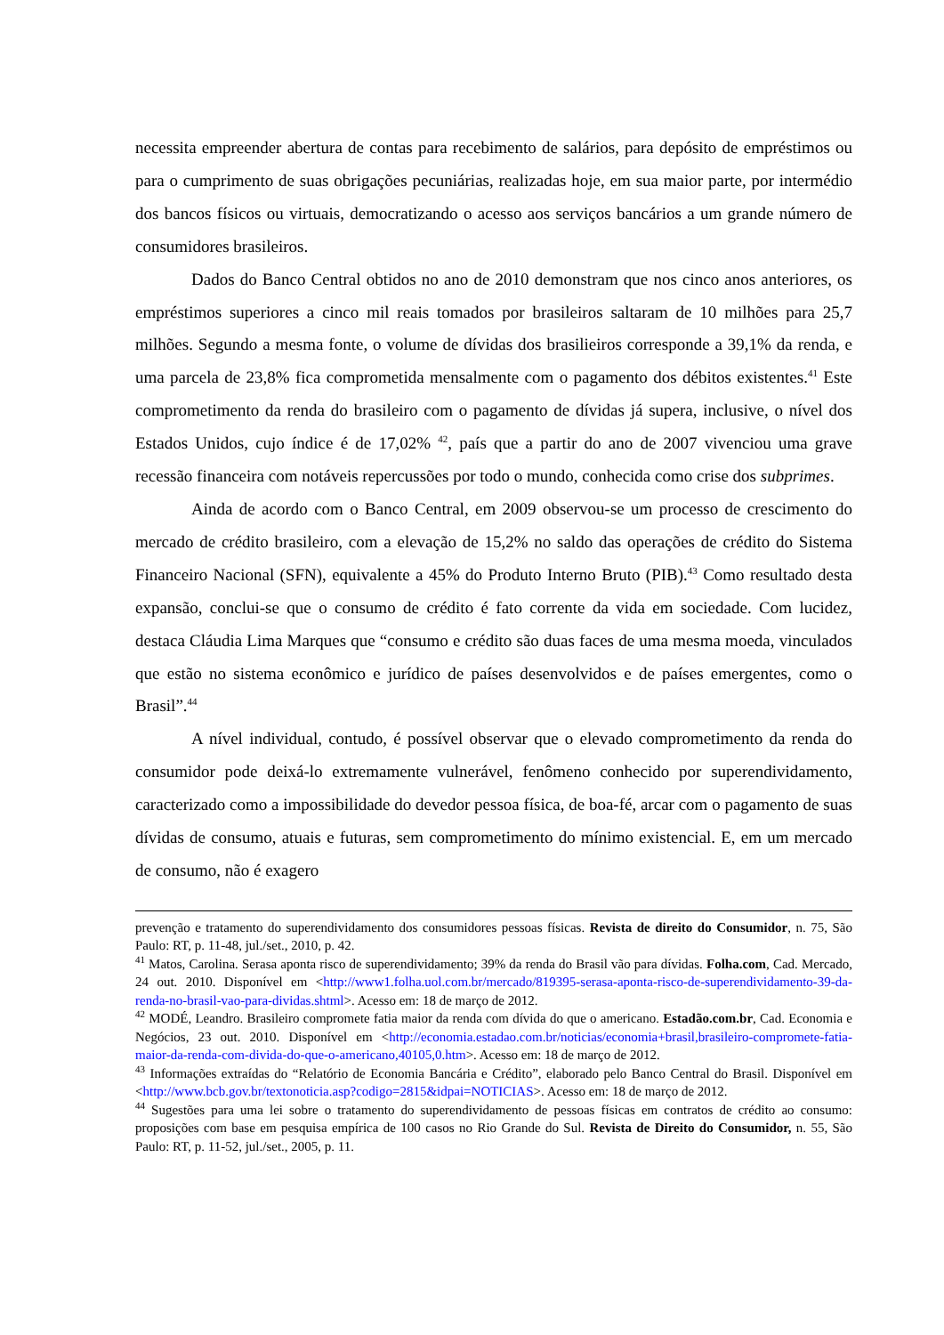necessita empreender abertura de contas para recebimento de salários, para depósito de empréstimos ou para o cumprimento de suas obrigações pecuniárias, realizadas hoje, em sua maior parte, por intermédio dos bancos físicos ou virtuais, democratizando o acesso aos serviços bancários a um grande número de consumidores brasileiros.
Dados do Banco Central obtidos no ano de 2010 demonstram que nos cinco anos anteriores, os empréstimos superiores a cinco mil reais tomados por brasileiros saltaram de 10 milhões para 25,7 milhões. Segundo a mesma fonte, o volume de dívidas dos brasilieiros corresponde a 39,1% da renda, e uma parcela de 23,8% fica comprometida mensalmente com o pagamento dos débitos existentes.<sup>41</sup> Este comprometimento da renda do brasileiro com o pagamento de dívidas já supera, inclusive, o nível dos Estados Unidos, cujo índice é de 17,02% <sup>42</sup>, país que a partir do ano de 2007 vivenciou uma grave recessão financeira com notáveis repercussões por todo o mundo, conhecida como crise dos subprimes.
Ainda de acordo com o Banco Central, em 2009 observou-se um processo de crescimento do mercado de crédito brasileiro, com a elevação de 15,2% no saldo das operações de crédito do Sistema Financeiro Nacional (SFN), equivalente a 45% do Produto Interno Bruto (PIB).<sup>43</sup> Como resultado desta expansão, conclui-se que o consumo de crédito é fato corrente da vida em sociedade. Com lucidez, destaca Cláudia Lima Marques que “consumo e crédito são duas faces de uma mesma moeda, vinculados que estão no sistema econômico e jurídico de países desenvolvidos e de países emergentes, como o Brasil”.<sup>44</sup>
A nível individual, contudo, é possível observar que o elevado comprometimento da renda do consumidor pode deixá-lo extremamente vulnerável, fenômeno conhecido por superendividamento, caracterizado como a impossibilidade do devedor pessoa física, de boa-fé, arcar com o pagamento de suas dívidas de consumo, atuais e futuras, sem comprometimento do mínimo existencial. E, em um mercado de consumo, não é exagero
prevenção e tratamento do superendividamento dos consumidores pessoas físicas. Revista de direito do Consumidor, n. 75, São Paulo: RT, p. 11-48, jul./set., 2010, p. 42.
<sup>41</sup> Matos, Carolina. Serasa aponta risco de superendividamento; 39% da renda do Brasil vão para dívidas. Folha.com, Cad. Mercado, 24 out. 2010. Disponível em <http://www1.folha.uol.com.br/mercado/819395-serasa-aponta-risco-de-superendividamento-39-da-renda-no-brasil-vao-para-dividas.shtml>. Acesso em: 18 de março de 2012.
<sup>42</sup> MODÉ, Leandro. Brasileiro compromete fatia maior da renda com dívida do que o americano. Estadão.com.br, Cad. Economia e Negócios, 23 out. 2010. Disponível em <http://economia.estadao.com.br/noticias/economia+brasil,brasileiro-compromete-fatia-maior-da-renda-com-divida-do-que-o-americano,40105,0.htm>. Acesso em: 18 de março de 2012.
<sup>43</sup> Informações extraídas do “Relatório de Economia Bancária e Crédito”, elaborado pelo Banco Central do Brasil. Disponível em <http://www.bcb.gov.br/textonoticia.asp?codigo=2815&idpai=NOTICIAS>. Acesso em: 18 de março de 2012.
<sup>44</sup> Sugestões para uma lei sobre o tratamento do superendividamento de pessoas físicas em contratos de crédito ao consumo: proposições com base em pesquisa empírica de 100 casos no Rio Grande do Sul. Revista de Direito do Consumidor, n. 55, São Paulo: RT, p. 11-52, jul./set., 2005, p. 11.